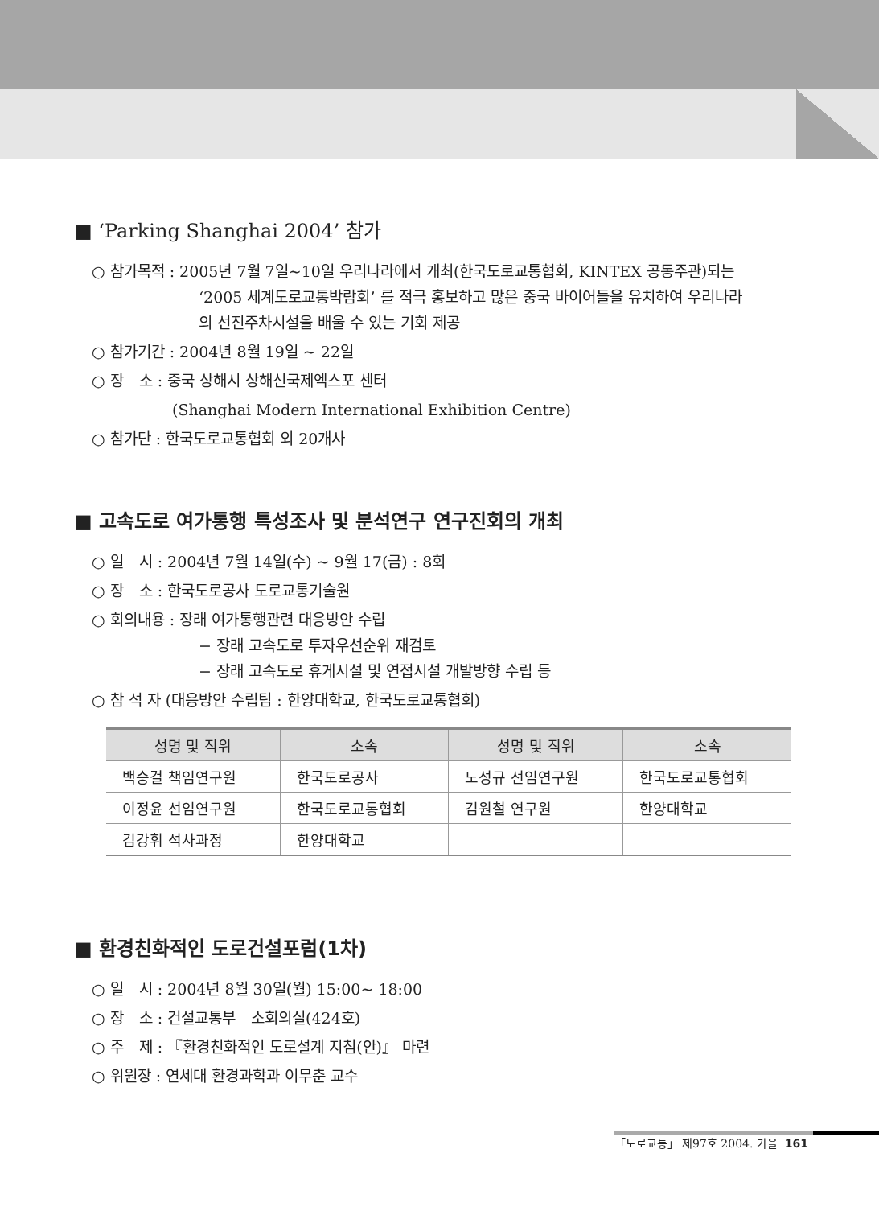■ ‘Parking Shanghai 2004’ 참가
○ 참가목적 : 2005년 7월 7일~10일 우리나라에서 개최(한국도로교통협회, KINTEX 공동주관)되는
‘2005 세계도로교통박람회’ 를 적극 홍보하고 많은 중국 바이어들을 유치하여 우리나라
의 선진주차시설을 배울 수 있는 기회 제공
○ 참가기간 : 2004년 8월 19일 ~ 22일
○ 장　소 : 중국 상해시 상해신국제엑스포 센터
(Shanghai Modern International Exhibition Centre)
○ 참가단 : 한국도로교통협회 외 20개사
■ 고속도로 여가통행 특성조사 및 분석연구 연구진회의 개최
○ 일　시 : 2004년 7월 14일(수) ~ 9월 17(금) : 8회
○ 장　소 : 한국도로공사 도로교통기술원
○ 회의내용 : 장래 여가통행관련 대응방안 수립
− 장래 고속도로 투자우선순위 재검토
− 장래 고속도로 휴게시설 및 연접시설 개발방향 수립 등
○ 참 석 자 (대응방안 수립팀 : 한양대학교, 한국도로교통협회)
| 성명 및 직위 | 소속 | 성명 및 직위 | 소속 |
| --- | --- | --- | --- |
| 백승걸 책임연구원 | 한국도로공사 | 노성규 선임연구원 | 한국도로교통협회 |
| 이정윤 선임연구원 | 한국도로교통협회 | 김원철 연구원 | 한양대학교 |
| 김강휘 석사과정 | 한양대학교 | | |
■ 환경친화적인 도로건설포럼(1차)
○ 일　시 : 2004년 8월 30일(월) 15:00~ 18:00
○ 장　소 : 건설교통부　소회의실(424호)
○ 주　제 : 『환경친화적인 도로설계 지침(안)』 마련
○ 위원장 : 연세대 환경과학과 이무춘 교수
「도로교통」 제97호 2004. 가을 161